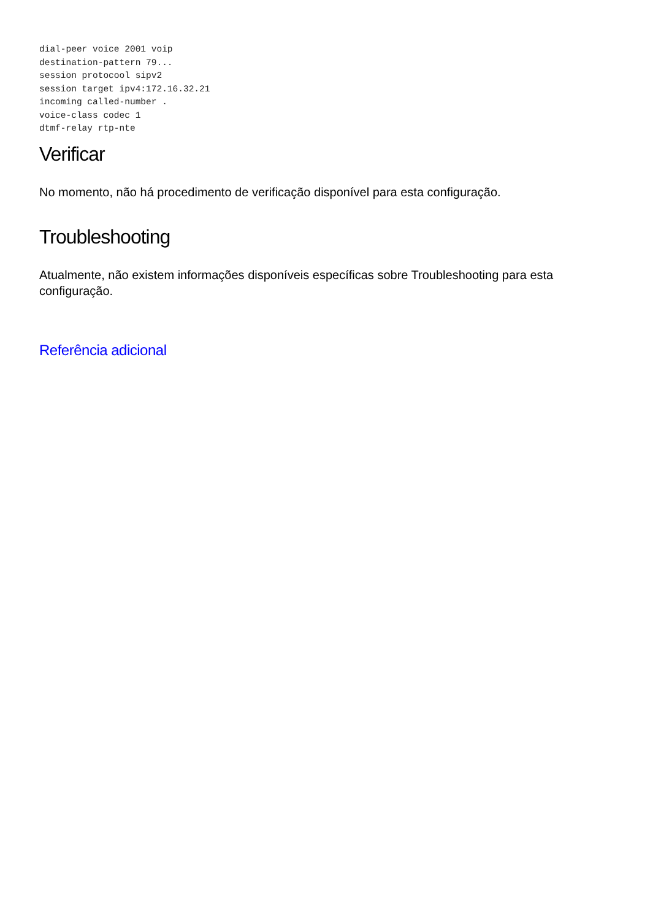dial-peer voice 2001 voip
destination-pattern 79...
session protocool sipv2
session target ipv4:172.16.32.21
incoming called-number .
voice-class codec 1
dtmf-relay rtp-nte
Verificar
No momento, não há procedimento de verificação disponível para esta configuração.
Troubleshooting
Atualmente, não existem informações disponíveis específicas sobre Troubleshooting para esta configuração.
Referência adicional